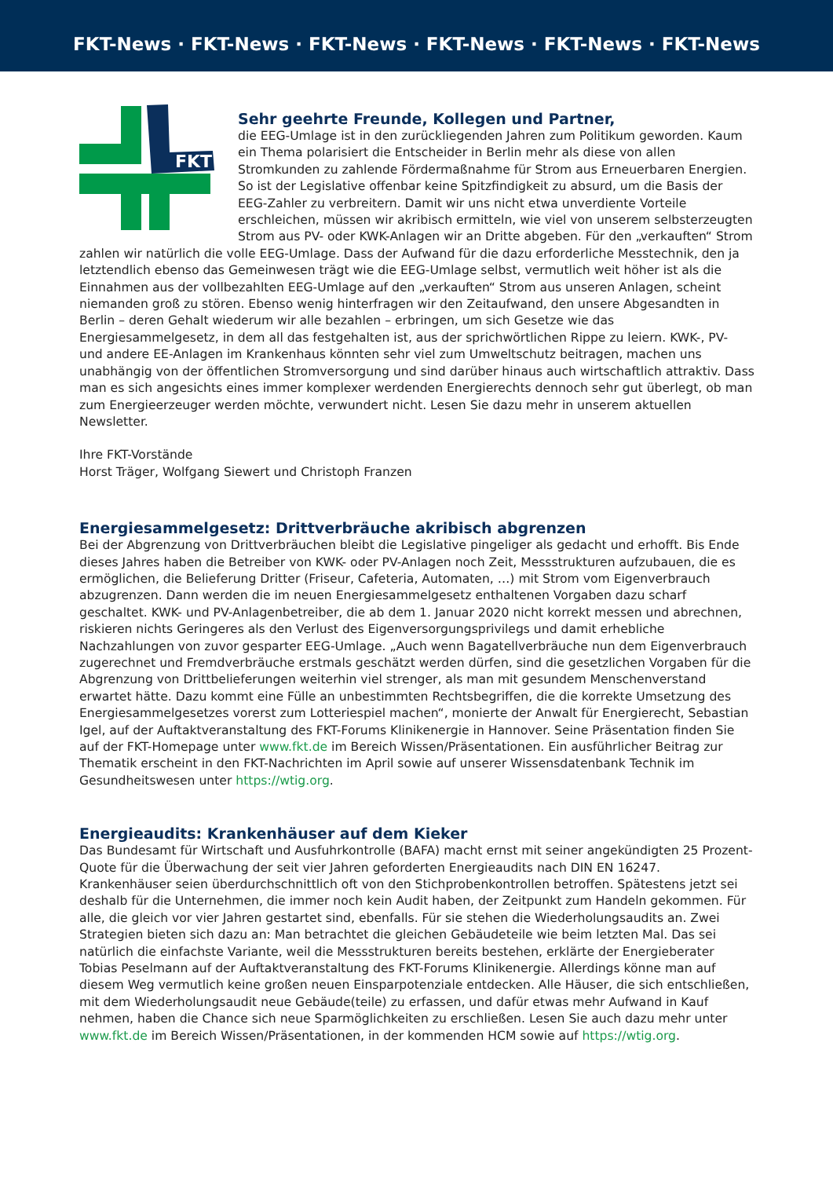FKT-News · FKT-News · FKT-News · FKT-News · FKT-News · FKT-News
FKT
Sehr geehrte Freunde, Kollegen und Partner,
die EEG-Umlage ist in den zurückliegenden Jahren zum Politikum geworden. Kaum ein Thema polarisiert die Entscheider in Berlin mehr als diese von allen Stromkunden zu zahlende Fördermaßnahme für Strom aus Erneuerbaren Energien. So ist der Legislative offenbar keine Spitzfindigkeit zu absurd, um die Basis der EEG-Zahler zu verbreitern. Damit wir uns nicht etwa unverdiente Vorteile erschleichen, müssen wir akribisch ermitteln, wie viel von unserem selbsterzeugten Strom aus PV- oder KWK-Anlagen wir an Dritte abgeben. Für den „verkauften“ Strom zahlen wir natürlich die volle EEG-Umlage. Dass der Aufwand für die dazu erforderliche Messtechnik, den ja letztendlich ebenso das Gemeinwesen trägt wie die EEG-Umlage selbst, vermutlich weit höher ist als die Einnahmen aus der vollbezahlten EEG-Umlage auf den „verkauften“ Strom aus unseren Anlagen, scheint niemanden groß zu stören. Ebenso wenig hinterfragen wir den Zeitaufwand, den unsere Abgesandten in Berlin – deren Gehalt wiederum wir alle bezahlen – erbringen, um sich Gesetze wie das Energiesammelgesetz, in dem all das festgehalten ist, aus der sprichwörtlichen Rippe zu leiern. KWK-, PV- und andere EE-Anlagen im Krankenhaus könnten sehr viel zum Umweltschutz beitragen, machen uns unabhängig von der öffentlichen Stromversorgung und sind darüber hinaus auch wirtschaftlich attraktiv. Dass man es sich angesichts eines immer komplexer werdenden Energierechts dennoch sehr gut überlegt, ob man zum Energieerzeuger werden möchte, verwundert nicht. Lesen Sie dazu mehr in unserem aktuellen Newsletter.
Ihre FKT-Vorstände
Horst Träger, Wolfgang Siewert und Christoph Franzen
Energiesammelgesetz: Drittverbräuche akribisch abgrenzen
Bei der Abgrenzung von Drittverbräuchen bleibt die Legislative pingeliger als gedacht und erhofft. Bis Ende dieses Jahres haben die Betreiber von KWK- oder PV-Anlagen noch Zeit, Messstrukturen aufzubauen, die es ermöglichen, die Belieferung Dritter (Friseur, Cafeteria, Automaten, …) mit Strom vom Eigenverbrauch abzugrenzen. Dann werden die im neuen Energiesammelgesetz enthaltenen Vorgaben dazu scharf geschaltet. KWK- und PV-Anlagenbetreiber, die ab dem 1. Januar 2020 nicht korrekt messen und abrechnen, riskieren nichts Geringeres als den Verlust des Eigenversorgungsprivilegs und damit erhebliche Nachzahlungen von zuvor gesparter EEG-Umlage. „Auch wenn Bagatellverbräuche nun dem Eigenverbrauch zugerechnet und Fremdverbräuche erstmals geschätzt werden dürfen, sind die gesetzlichen Vorgaben für die Abgrenzung von Drittbelieferungen weiterhin viel strenger, als man mit gesundem Menschenverstand erwartet hätte. Dazu kommt eine Fülle an unbestimmten Rechtsbegriffen, die die korrekte Umsetzung des Energiesammelgesetzes vorerst zum Lotteriespiel machen“, monierte der Anwalt für Energierecht, Sebastian Igel, auf der Auftaktveranstaltung des FKT-Forums Klinikenergie in Hannover. Seine Präsentation finden Sie auf der FKT-Homepage unter www.fkt.de im Bereich Wissen/Präsentationen. Ein ausführlicher Beitrag zur Thematik erscheint in den FKT-Nachrichten im April sowie auf unserer Wissensdatenbank Technik im Gesundheitswesen unter https://wtig.org.
Energieaudits: Krankenhäuser auf dem Kieker
Das Bundesamt für Wirtschaft und Ausfuhrkontrolle (BAFA) macht ernst mit seiner angekündigten 25 Prozent-Quote für die Überwachung der seit vier Jahren geforderten Energieaudits nach DIN EN 16247. Krankenhäuser seien überdurchschnittlich oft von den Stichprobenkontrollen betroffen. Spätestens jetzt sei deshalb für die Unternehmen, die immer noch kein Audit haben, der Zeitpunkt zum Handeln gekommen. Für alle, die gleich vor vier Jahren gestartet sind, ebenfalls. Für sie stehen die Wiederholungsaudits an. Zwei Strategien bieten sich dazu an: Man betrachtet die gleichen Gebäudeteile wie beim letzten Mal. Das sei natürlich die einfachste Variante, weil die Messstrukturen bereits bestehen, erklärte der Energieberater Tobias Peselmann auf der Auftaktveranstaltung des FKT-Forums Klinikenergie. Allerdings könne man auf diesem Weg vermutlich keine großen neuen Einsparpotenziale entdecken. Alle Häuser, die sich entschließen, mit dem Wiederholungsaudit neue Gebäude(teile) zu erfassen, und dafür etwas mehr Aufwand in Kauf nehmen, haben die Chance sich neue Sparmöglichkeiten zu erschließen. Lesen Sie auch dazu mehr unter www.fkt.de im Bereich Wissen/Präsentationen, in der kommenden HCM sowie auf https://wtig.org.